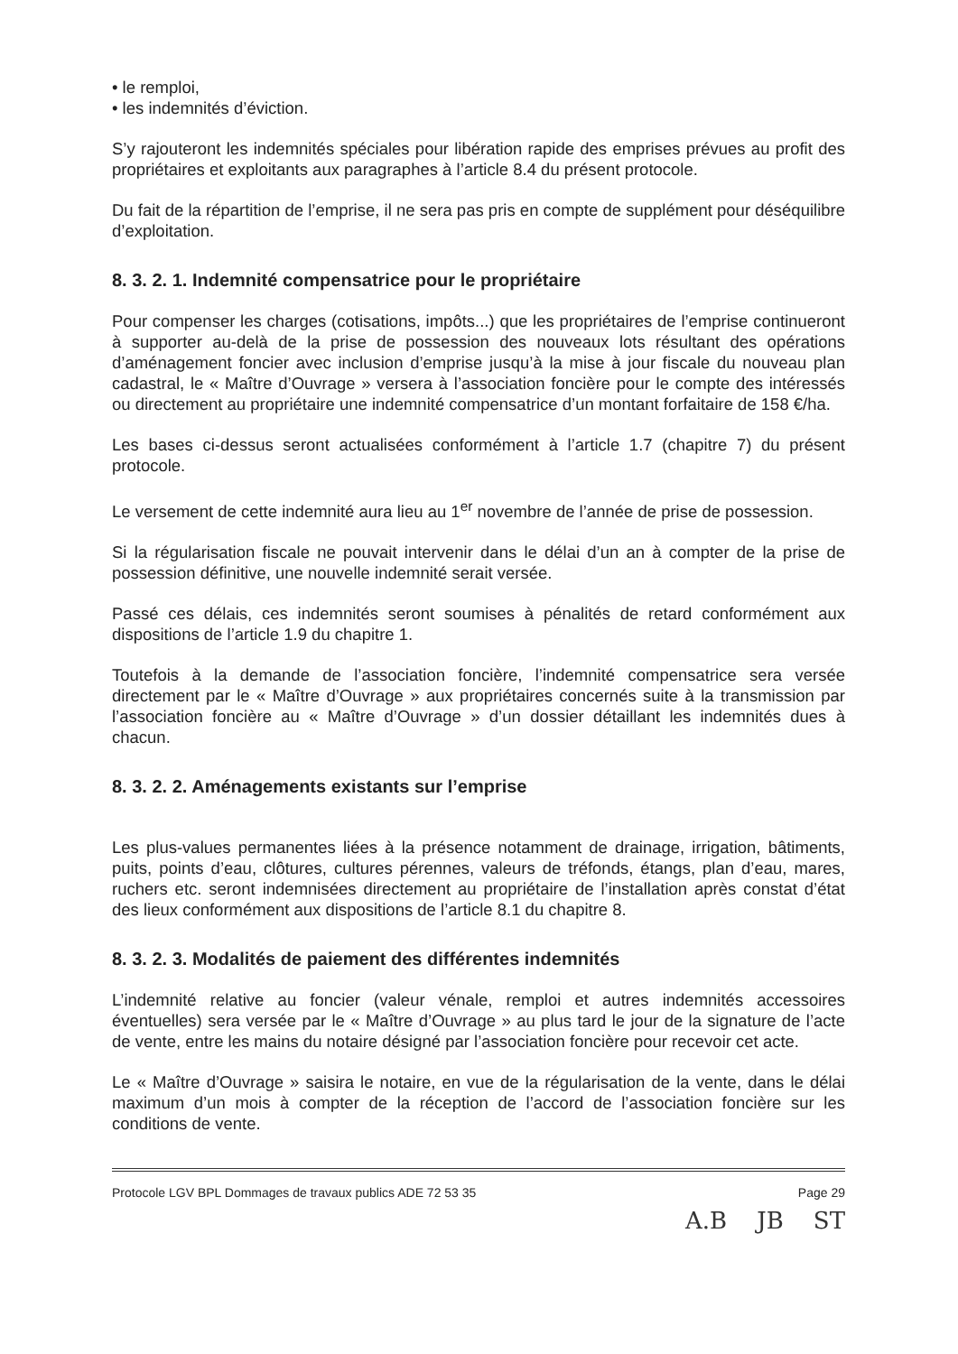• le remploi,
• les indemnités d’éviction.
S’y rajouteront les indemnités spéciales pour libération rapide des emprises prévues au profit des propriétaires et exploitants aux paragraphes à l’article 8.4 du présent protocole.
Du fait de la répartition de l’emprise, il ne sera pas pris en compte de supplément pour déséquilibre d’exploitation.
8. 3. 2. 1. Indemnité compensatrice pour le propriétaire
Pour compenser les charges (cotisations, impôts...) que les propriétaires de l’emprise continueront à supporter au-delà de la prise de possession des nouveaux lots résultant des opérations d’aménagement foncier avec inclusion d’emprise jusqu’à la mise à jour fiscale du nouveau plan cadastral, le « Maître d’Ouvrage » versera à l’association foncière pour le compte des intéressés ou directement au propriétaire une indemnité compensatrice d’un montant forfaitaire de 158 €/ha.
Les bases ci-dessus seront actualisées conformément à l’article 1.7 (chapitre 7) du présent protocole.
Le versement de cette indemnité aura lieu au 1<sup>er</sup> novembre de l’année de prise de possession.
Si la régularisation fiscale ne pouvait intervenir dans le délai d’un an à compter de la prise de possession définitive, une nouvelle indemnité serait versée.
Passé ces délais, ces indemnités seront soumises à pénalités de retard conformément aux dispositions de l’article 1.9 du chapitre 1.
Toutefois à la demande de l’association foncière, l’indemnité compensatrice sera versée directement par le « Maître d’Ouvrage » aux propriétaires concernés suite à la transmission par l’association foncière au « Maître d’Ouvrage » d’un dossier détaillant les indemnités dues à chacun.
8. 3. 2. 2. Aménagements existants sur l’emprise
Les plus-values permanentes liées à la présence notamment de drainage, irrigation, bâtiments, puits, points d’eau, clôtures, cultures pérennes, valeurs de tréfonds, étangs, plan d’eau, mares, ruchers etc. seront indemnisées directement au propriétaire de l’installation après constat d’état des lieux conformément aux dispositions de l’article 8.1 du chapitre 8.
8. 3. 2. 3. Modalités de paiement des différentes indemnités
L’indemnité relative au foncier (valeur vénale, remploi et autres indemnités accessoires éventuelles) sera versée par le « Maître d’Ouvrage » au plus tard le jour de la signature de l’acte de vente, entre les mains du notaire désigné par l’association foncière pour recevoir cet acte.
Le « Maître d’Ouvrage » saisira le notaire, en vue de la régularisation de la vente, dans le délai maximum d’un mois à compter de la réception de l’accord de l’association foncière sur les conditions de vente.
Protocole LGV BPL Dommages de travaux publics ADE 72 53 35 Page 29
A.B JB ST